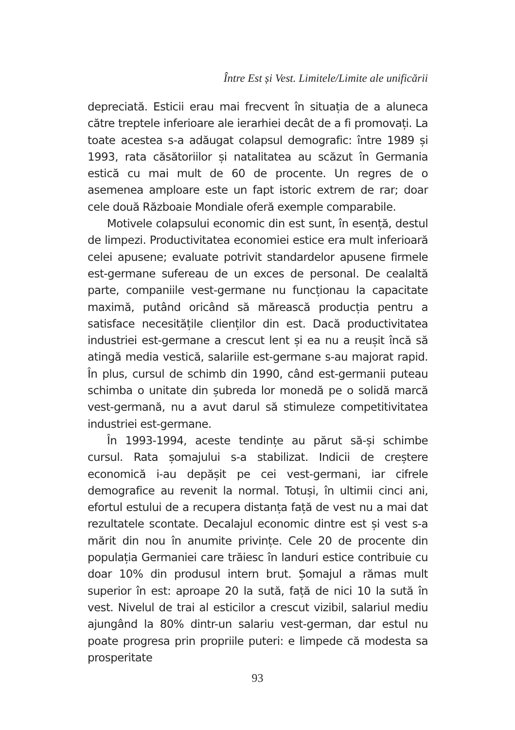Între Est și Vest. Limitele/Limite ale unificării
depreciată. Esticii erau mai frecvent în situația de a aluneca către treptele inferioare ale ierarhiei decât de a fi promovați. La toate acestea s-a adăugat colapsul demografic: între 1989 și 1993, rata căsătoriilor și natalitatea au scăzut în Germania estică cu mai mult de 60 de procente. Un regres de o asemenea amploare este un fapt istoric extrem de rar; doar cele două Războaie Mondiale oferă exemple comparabile.
Motivele colapsului economic din est sunt, în esență, destul de limpezi. Productivitatea economiei estice era mult inferioară celei apusene; evaluate potrivit standardelor apusene firmele est-germane sufereau de un exces de personal. De cealaltă parte, companiile vest-germane nu funcționau la capacitate maximă, putând oricând să mărească producția pentru a satisface necesitățile clienților din est. Dacă productivitatea industriei est-germane a crescut lent și ea nu a reușit încă să atingă media vestică, salariile est-germane s-au majorat rapid. În plus, cursul de schimb din 1990, când est-germanii puteau schimba o unitate din șubreda lor monedă pe o solidă marcă vest-germană, nu a avut darul să stimuleze competitivitatea industriei est-germane.
În 1993-1994, aceste tendințe au părut să-și schimbe cursul. Rata șomajului s-a stabilizat. Indicii de creștere economică i-au depășit pe cei vest-germani, iar cifrele demografice au revenit la normal. Totuși, în ultimii cinci ani, efortul estului de a recupera distanța față de vest nu a mai dat rezultatele scontate. Decalajul economic dintre est și vest s-a mărit din nou în anumite privințe. Cele 20 de procente din populația Germaniei care trăiesc în landuri estice contribuie cu doar 10% din produsul intern brut. Șomajul a rămas mult superior în est: aproape 20 la sută, față de nici 10 la sută în vest. Nivelul de trai al esticilor a crescut vizibil, salariul mediu ajungând la 80% dintr-un salariu vest-german, dar estul nu poate progresa prin propriile puteri: e limpede că modesta sa prosperitate
93